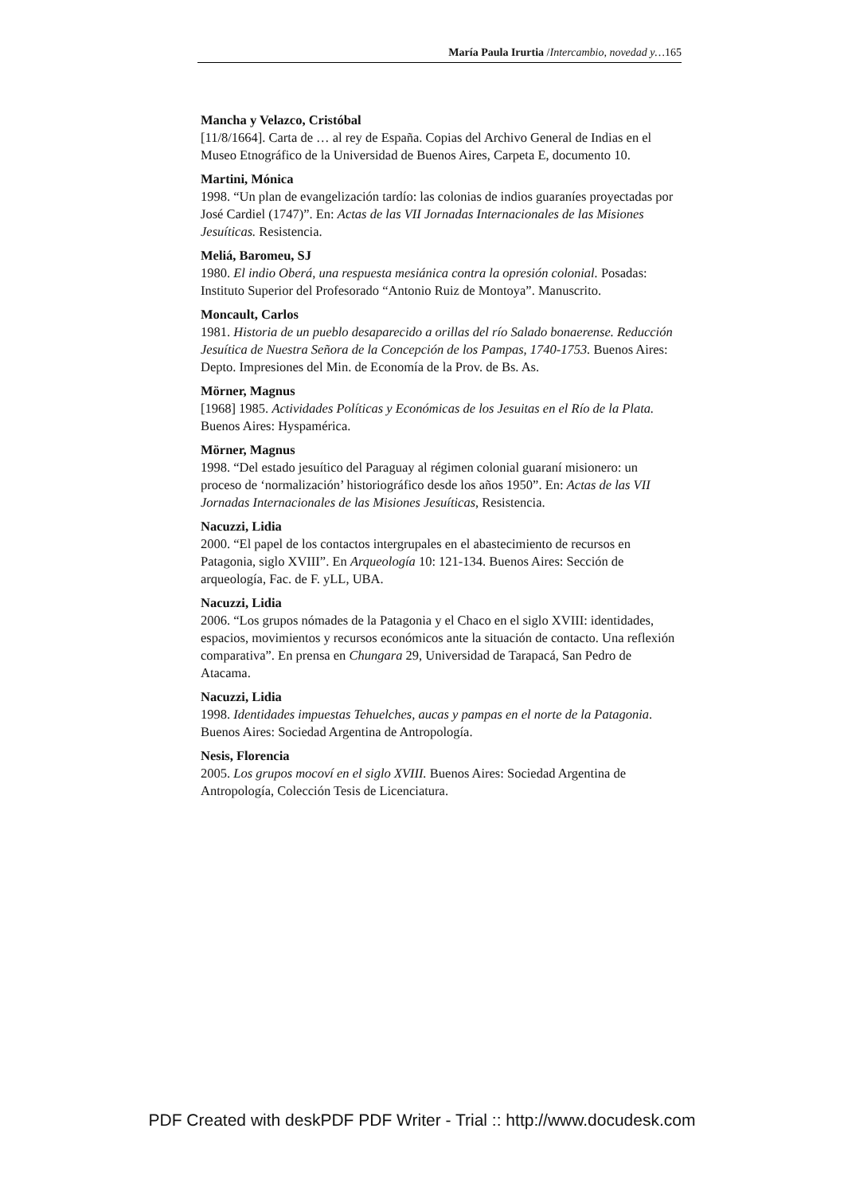María Paula Irurtia /Intercambio, novedad y…165
Mancha y Velazco, Cristóbal
[11/8/1664]. Carta de … al rey de España. Copias del Archivo General de Indias en el Museo Etnográfico de la Universidad de Buenos Aires, Carpeta E, documento 10.
Martini, Mónica
1998. “Un plan de evangelización tardío: las colonias de indios guaraníes proyectadas por José Cardiel (1747)”. En: Actas de las VII Jornadas Internacionales de las Misiones Jesuíticas. Resistencia.
Meliá, Baromeu, SJ
1980. El indio Oberá, una respuesta mesiánica contra la opresión colonial. Posadas: Instituto Superior del Profesorado “Antonio Ruiz de Montoya”. Manuscrito.
Moncault, Carlos
1981. Historia de un pueblo desaparecido a orillas del río Salado bonaerense. Reducción Jesuítica de Nuestra Señora de la Concepción de los Pampas, 1740-1753. Buenos Aires: Depto. Impresiones del Min. de Economía de la Prov. de Bs. As.
Mörner, Magnus
[1968] 1985. Actividades Políticas y Económicas de los Jesuitas en el Río de la Plata. Buenos Aires: Hyspamérica.
Mörner, Magnus
1998. “Del estado jesuítico del Paraguay al régimen colonial guaraní misionero: un proceso de ‘normalización’ historiográfico desde los años 1950”. En: Actas de las VII Jornadas Internacionales de las Misiones Jesuíticas, Resistencia.
Nacuzzi, Lidia
2000. “El papel de los contactos intergrupales en el abastecimiento de recursos en Patagonia, siglo XVIII”. En Arqueología 10: 121-134. Buenos Aires: Sección de arqueología, Fac. de F. yLL, UBA.
Nacuzzi, Lidia
2006. “Los grupos nómades de la Patagonia y el Chaco en el siglo XVIII: identidades, espacios, movimientos y recursos económicos ante la situación de contacto. Una reflexión comparativa”. En prensa en Chungara 29, Universidad de Tarapacá, San Pedro de Atacama.
Nacuzzi, Lidia
1998. Identidades impuestas Tehuelches, aucas y pampas en el norte de la Patagonia. Buenos Aires: Sociedad Argentina de Antropología.
Nesis, Florencia
2005. Los grupos mocoví en el siglo XVIII. Buenos Aires: Sociedad Argentina de Antropología, Colección Tesis de Licenciatura.
PDF Created with deskPDF PDF Writer - Trial :: http://www.docudesk.com